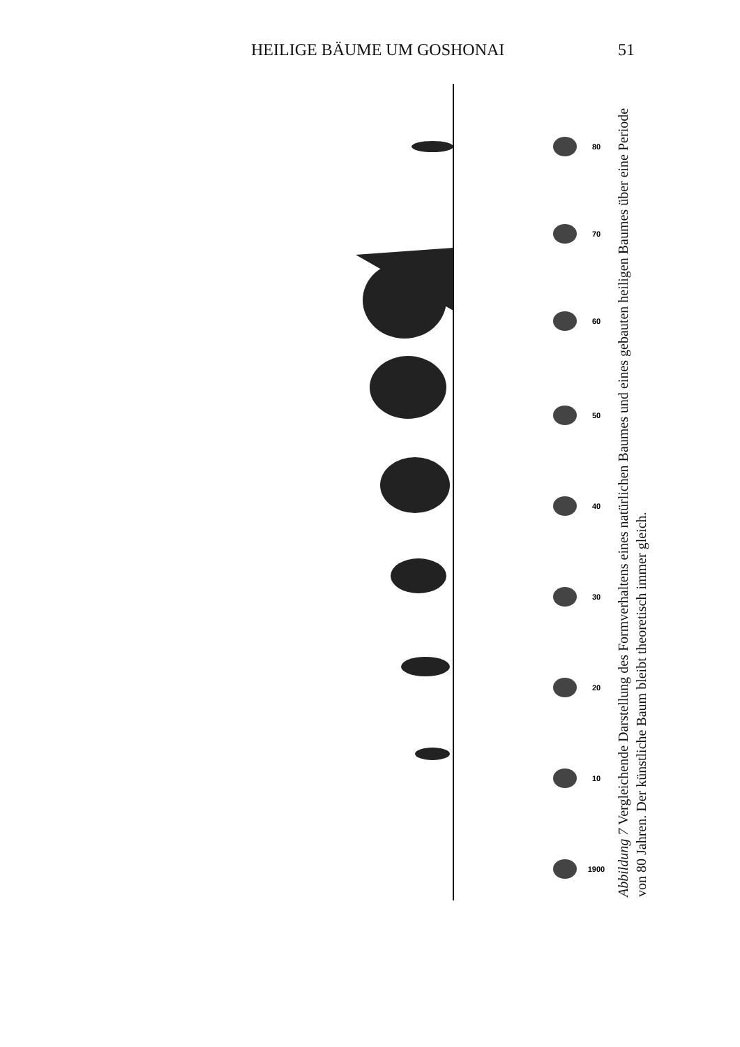HEILIGE BÄUME UM GOSHONAI 51
80
70
60
50
40
30
20
10
1900
Abbildung 7 Vergleichende Darstellung des Formverhaltens eines natürlichen Baumes und eines gebauten heiligen Baumes über eine Periode von 80 Jahren. Der künstliche Baum bleibt theoretisch immer gleich.